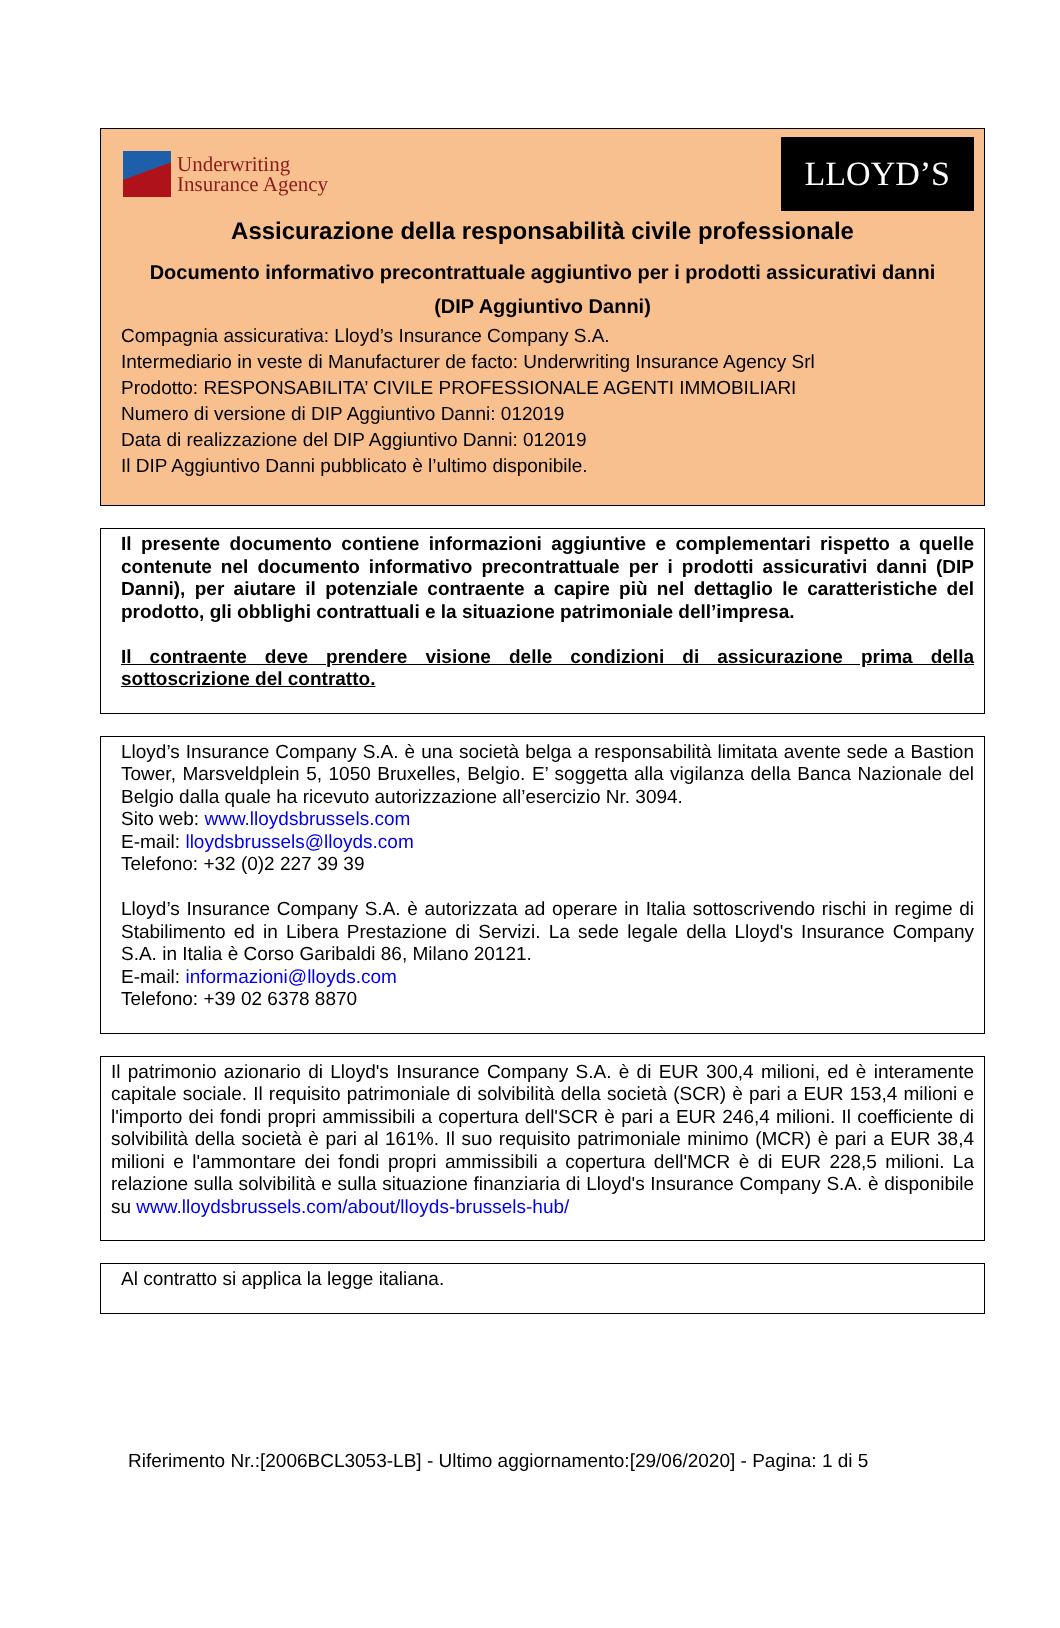Underwriting
Insurance Agency
LLOYD’S
Assicurazione della responsabilità civile professionale
Documento informativo precontrattuale aggiuntivo per i prodotti assicurativi danni
(DIP Aggiuntivo Danni)
Compagnia assicurativa: Lloyd’s Insurance Company S.A.
Intermediario in veste di Manufacturer de facto: Underwriting Insurance Agency Srl
Prodotto: RESPONSABILITA’ CIVILE PROFESSIONALE AGENTI IMMOBILIARI
Numero di versione di DIP Aggiuntivo Danni: 012019
Data di realizzazione del DIP Aggiuntivo Danni: 012019
Il DIP Aggiuntivo Danni pubblicato è l’ultimo disponibile.
Il presente documento contiene informazioni aggiuntive e complementari rispetto a quelle contenute nel documento informativo precontrattuale per i prodotti assicurativi danni (DIP Danni), per aiutare il potenziale contraente a capire più nel dettaglio le caratteristiche del prodotto, gli obblighi contrattuali e la situazione patrimoniale dell’impresa.
Il contraente deve prendere visione delle condizioni di assicurazione prima della sottoscrizione del contratto.
Lloyd’s Insurance Company S.A. è una società belga a responsabilità limitata avente sede a Bastion Tower, Marsveldplein 5, 1050 Bruxelles, Belgio. E’ soggetta alla vigilanza della Banca Nazionale del Belgio dalla quale ha ricevuto autorizzazione all’esercizio Nr. 3094.
Sito web: www.lloydsbrussels.com
E-mail: lloydsbrussels@lloyds.com
Telefono: +32 (0)2 227 39 39
Lloyd’s Insurance Company S.A. è autorizzata ad operare in Italia sottoscrivendo rischi in regime di Stabilimento ed in Libera Prestazione di Servizi. La sede legale della Lloyd's Insurance Company S.A. in Italia è Corso Garibaldi 86, Milano 20121.
E-mail: informazioni@lloyds.com
Telefono: +39 02 6378 8870
Il patrimonio azionario di Lloyd's Insurance Company S.A. è di EUR 300,4 milioni, ed è interamente capitale sociale. Il requisito patrimoniale di solvibilità della società (SCR) è pari a EUR 153,4 milioni e l'importo dei fondi propri ammissibili a copertura dell'SCR è pari a EUR 246,4 milioni. Il coefficiente di solvibilità della società è pari al 161%. Il suo requisito patrimoniale minimo (MCR) è pari a EUR 38,4 milioni e l'ammontare dei fondi propri ammissibili a copertura dell'MCR è di EUR 228,5 milioni. La relazione sulla solvibilità e sulla situazione finanziaria di Lloyd's Insurance Company S.A. è disponibile su www.lloydsbrussels.com/about/lloyds-brussels-hub/
Al contratto si applica la legge italiana.
Riferimento Nr.:[2006BCL3053-LB] - Ultimo aggiornamento:[29/06/2020] - Pagina: 1 di 5